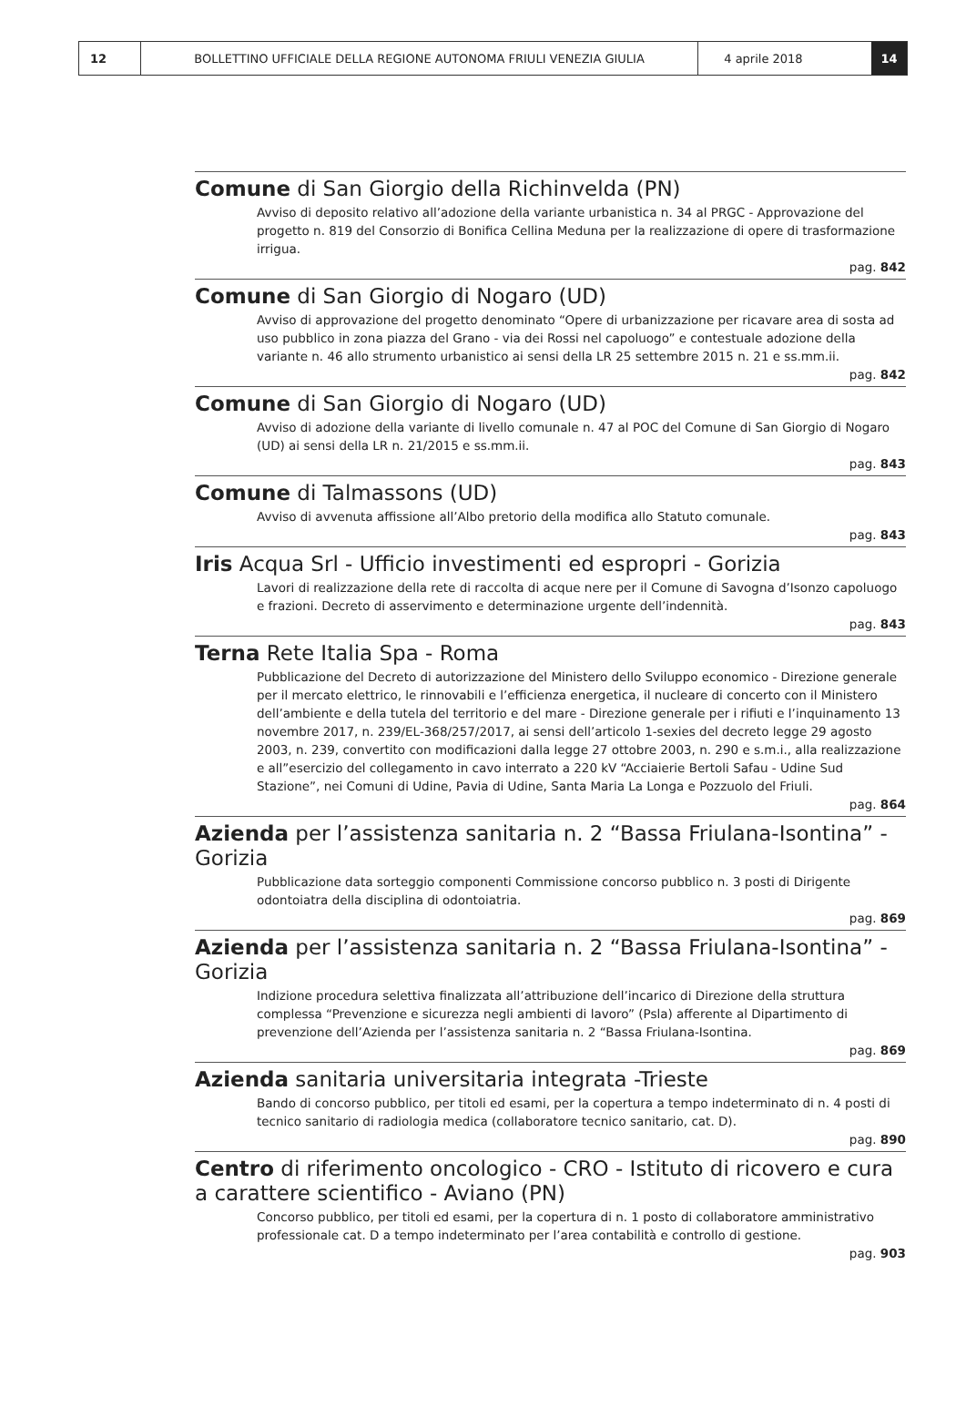12 BOLLETTINO UFFICIALE DELLA REGIONE AUTONOMA FRIULI VENEZIA GIULIA 4 aprile 2018 14
Comune di San Giorgio della Richinvelda (PN)
Avviso di deposito relativo all’adozione della variante urbanistica n. 34 al PRGC - Approvazione del progetto n. 819 del Consorzio di Bonifica Cellina Meduna per la realizzazione di opere di trasformazione irrigua.
pag. 842
Comune di San Giorgio di Nogaro (UD)
Avviso di approvazione del progetto denominato “Opere di urbanizzazione per ricavare area di sosta ad uso pubblico in zona piazza del Grano - via dei Rossi nel capoluogo” e contestuale adozione della variante n. 46 allo strumento urbanistico ai sensi della LR 25 settembre 2015 n. 21 e ss.mm.ii.
pag. 842
Comune di San Giorgio di Nogaro (UD)
Avviso di adozione della variante di livello comunale n. 47 al POC del Comune di San Giorgio di Nogaro (UD) ai sensi della LR n. 21/2015 e ss.mm.ii.
pag. 843
Comune di Talmassons (UD)
Avviso di avvenuta affissione all’Albo pretorio della modifica allo Statuto comunale.
pag. 843
Iris Acqua Srl - Ufficio investimenti ed espropri - Gorizia
Lavori di realizzazione della rete di raccolta di acque nere per il Comune di Savogna d’Isonzo capoluogo e frazioni. Decreto di asservimento e determinazione urgente dell’indennità.
pag. 843
Terna Rete Italia Spa - Roma
Pubblicazione del Decreto di autorizzazione del Ministero dello Sviluppo economico - Direzione generale per il mercato elettrico, le rinnovabili e l’efficienza energetica, il nucleare di concerto con il Ministero dell’ambiente e della tutela del territorio e del mare - Direzione generale per i rifiuti e l’inquinamento 13 novembre 2017, n. 239/EL-368/257/2017, ai sensi dell’articolo 1-sexies del decreto legge 29 agosto 2003, n. 239, convertito con modificazioni dalla legge 27 ottobre 2003, n. 290 e s.m.i., alla realizzazione e all”esercizio del collegamento in cavo interrato a 220 kV “Acciaierie Bertoli Safau - Udine Sud Stazione”, nei Comuni di Udine, Pavia di Udine, Santa Maria La Longa e Pozzuolo del Friuli.
pag. 864
Azienda per l’assistenza sanitaria n. 2 “Bassa Friulana-Isontina” - Gorizia
Pubblicazione data sorteggio componenti Commissione concorso pubblico n. 3 posti di Dirigente odontoiatra della disciplina di odontoiatria.
pag. 869
Azienda per l’assistenza sanitaria n. 2 “Bassa Friulana-Isontina” - Gorizia
Indizione procedura selettiva finalizzata all’attribuzione dell’incarico di Direzione della struttura complessa “Prevenzione e sicurezza negli ambienti di lavoro” (Psla) afferente al Dipartimento di prevenzione dell’Azienda per l’assistenza sanitaria n. 2 “Bassa Friulana-Isontina.
pag. 869
Azienda sanitaria universitaria integrata -Trieste
Bando di concorso pubblico, per titoli ed esami, per la copertura a tempo indeterminato di n. 4 posti di tecnico sanitario di radiologia medica (collaboratore tecnico sanitario, cat. D).
pag. 890
Centro di riferimento oncologico - CRO - Istituto di ricovero e cura a carattere scientifico - Aviano (PN)
Concorso pubblico, per titoli ed esami, per la copertura di n. 1 posto di collaboratore amministrativo professionale cat. D a tempo indeterminato per l’area contabilità e controllo di gestione.
pag. 903